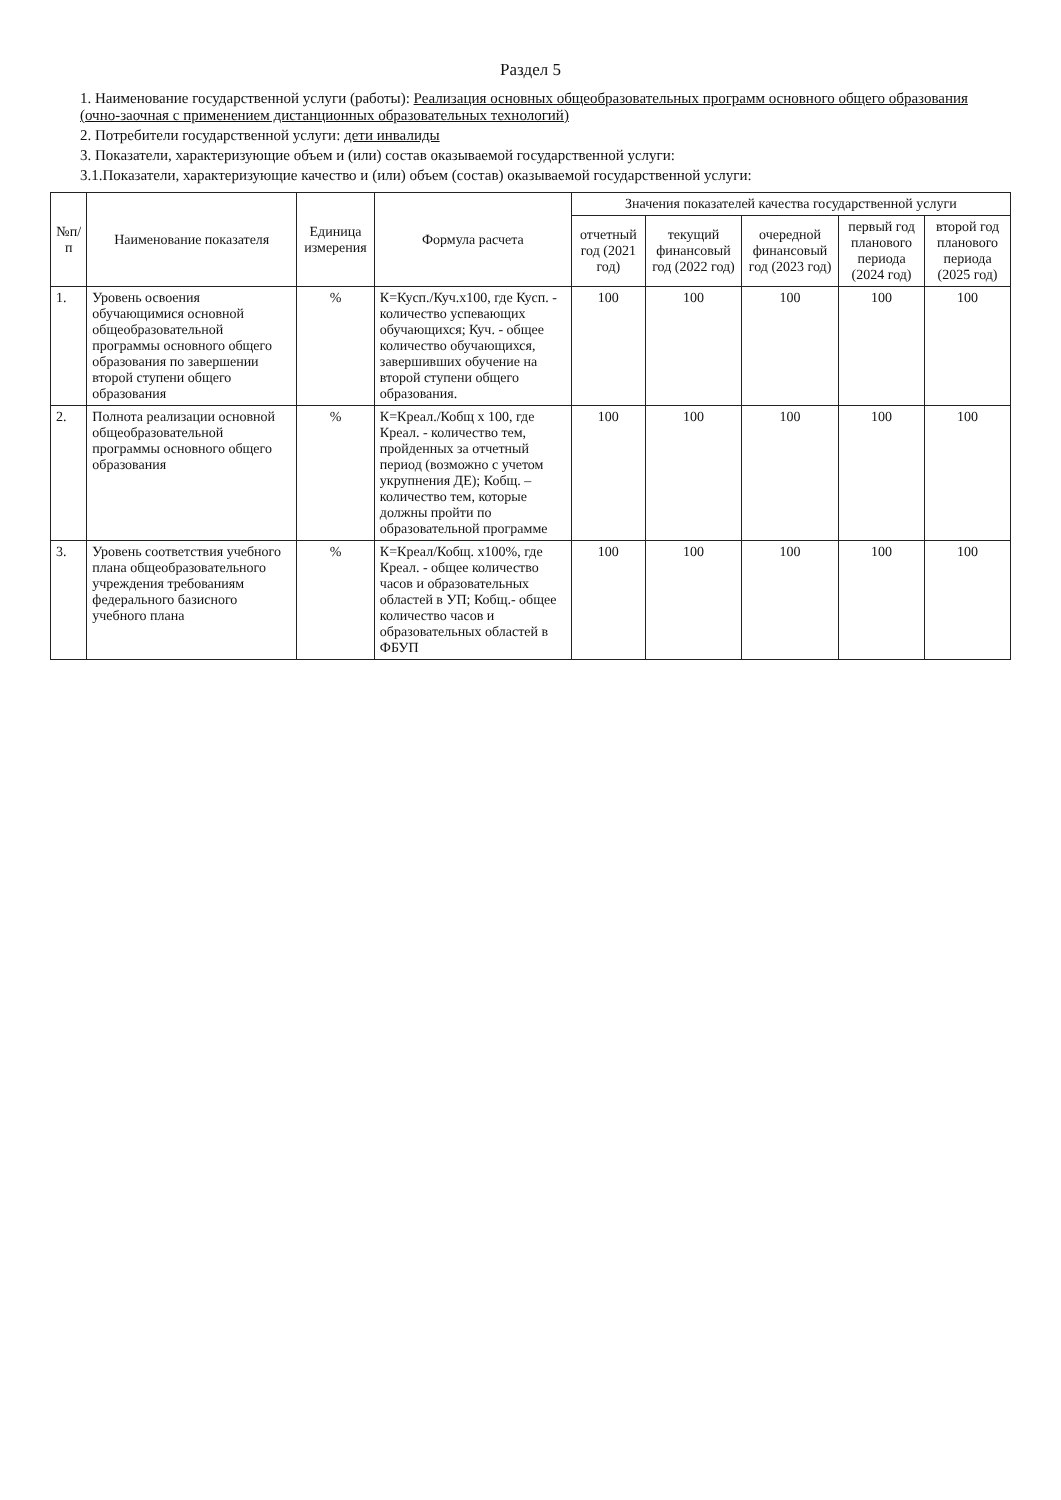Раздел 5
1. Наименование государственной услуги (работы): Реализация основных общеобразовательных программ основного общего образования (очно-заочная с применением дистанционных образовательных технологий)
2. Потребители государственной услуги: дети инвалиды
3. Показатели, характеризующие объем и (или) состав оказываемой государственной услуги:
3.1.Показатели, характеризующие качество и (или) объем (состав) оказываемой государственной услуги:
| №п/п | Наименование показателя | Единица измерения | Формула расчета | Значения показателей качества государственной услуги | | | | |
| --- | --- | --- | --- | --- | --- | --- | --- | --- |
| | | | | отчетный год (2021 год) | текущий финансовый год (2022 год) | очередной финансовый год (2023 год) | первый год планового периода (2024 год) | второй год планового периода (2025 год) |
| 1. | Уровень освоения обучающимися основной общеобразовательной программы основного общего образования по завершении второй ступени общего образования | % | К=Кусп./Куч.х100, где Кусп. - количество успевающих обучающихся; Куч. - общее количество обучающихся, завершивших обучение на второй ступени общего образования. | 100 | 100 | 100 | 100 | 100 |
| 2. | Полнота реализации основной общеобразовательной программы основного общего образования | % | К=Креал./Кобщ х 100, где Креал. - количество тем, пройденных за отчетный период (возможно с учетом укрупнения ДЕ); Кобщ. – количество тем, которые должны пройти по образовательной программе | 100 | 100 | 100 | 100 | 100 |
| 3. | Уровень соответствия учебного плана общеобразовательного учреждения требованиям федерального базисного учебного плана | % | К=Креал/Кобщ. х100%, где Креал. - общее количество часов и образовательных областей в УП; Кобщ.- общее количество часов и образовательных областей в ФБУП | 100 | 100 | 100 | 100 | 100 |